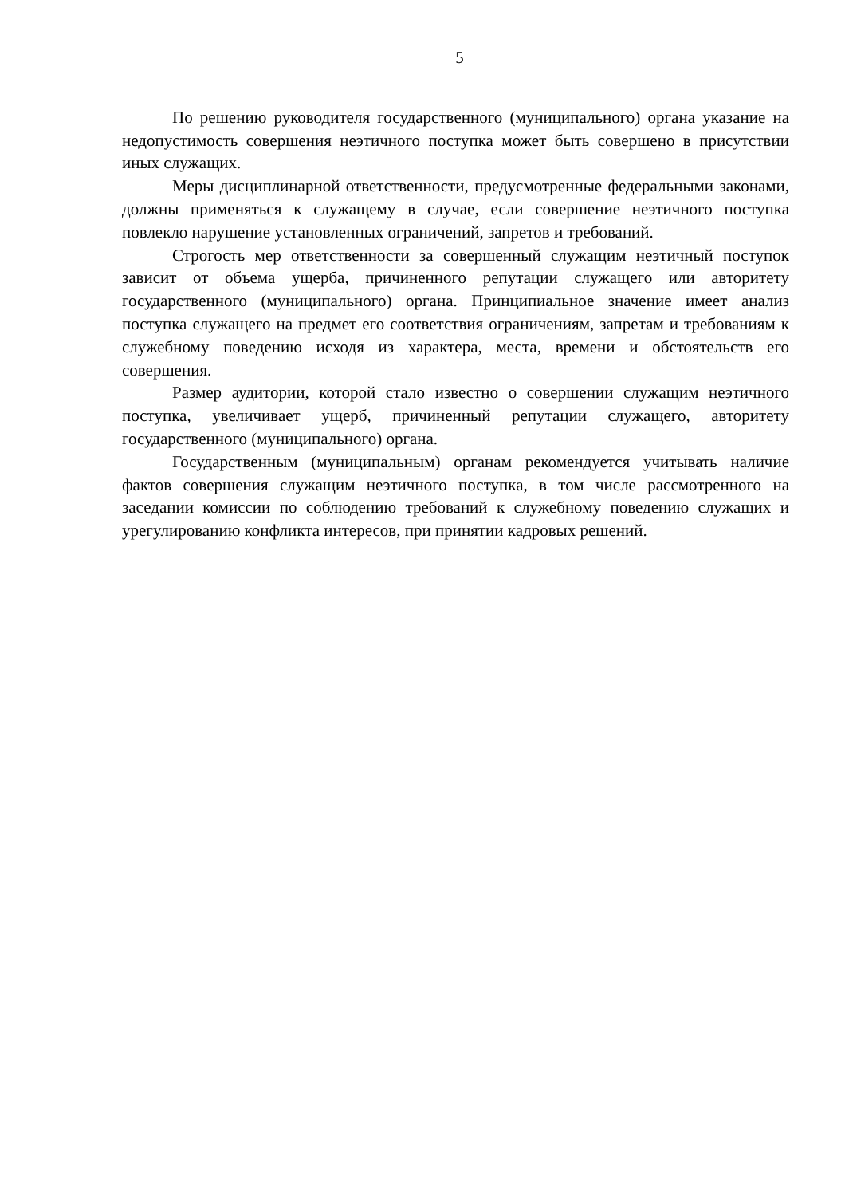5
По решению руководителя государственного (муниципального) органа указание на недопустимость совершения неэтичного поступка может быть совершено в присутствии иных служащих.
Меры дисциплинарной ответственности, предусмотренные федеральными законами, должны применяться к служащему в случае, если совершение неэтичного поступка повлекло нарушение установленных ограничений, запретов и требований.
Строгость мер ответственности за совершенный служащим неэтичный поступок зависит от объема ущерба, причиненного репутации служащего или авторитету государственного (муниципального) органа. Принципиальное значение имеет анализ поступка служащего на предмет его соответствия ограничениям, запретам и требованиям к служебному поведению исходя из характера, места, времени и обстоятельств его совершения.
Размер аудитории, которой стало известно о совершении служащим неэтичного поступка, увеличивает ущерб, причиненный репутации служащего, авторитету государственного (муниципального) органа.
Государственным (муниципальным) органам рекомендуется учитывать наличие фактов совершения служащим неэтичного поступка, в том числе рассмотренного на заседании комиссии по соблюдению требований к служебному поведению служащих и урегулированию конфликта интересов, при принятии кадровых решений.